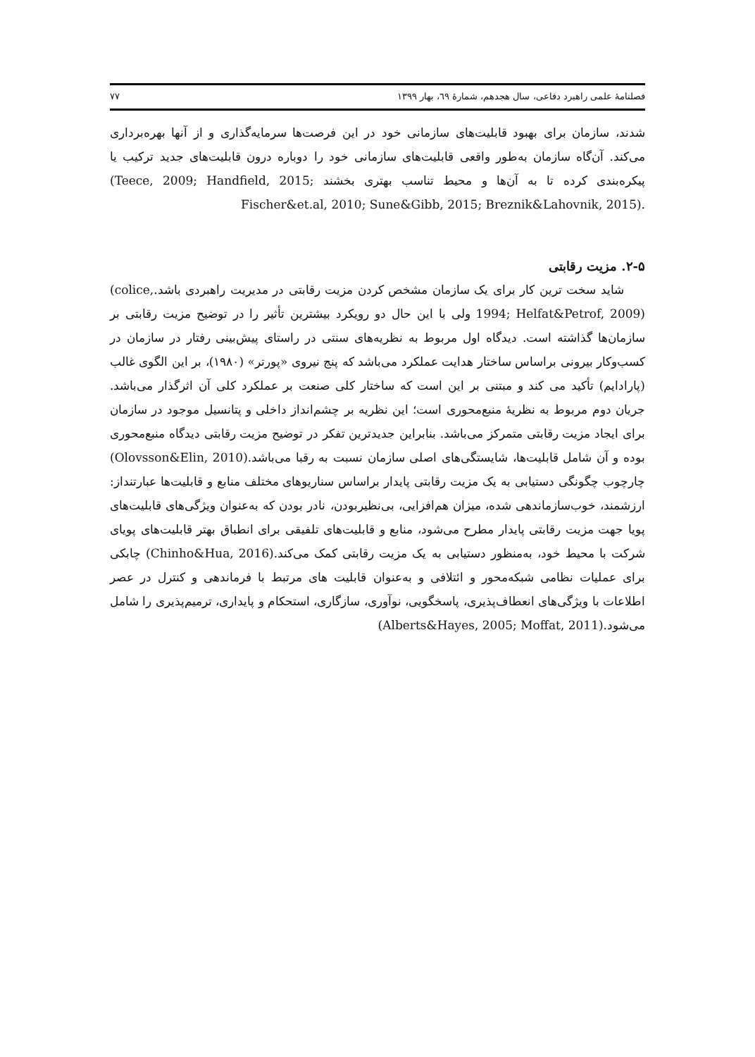فصلنامهٔ علمی راهبرد دفاعی، سال هجدهم، شمارهٔ ٦٩، بهار ١٣٩٩ ٧٧
شدند، سازمان برای بهبود قابلیت‌های سازمانی خود در این فرصت‌ها سرمایه‌گذاری و از آنها بهره‌برداری می‌کند. آن‌گاه سازمان به‌طور واقعی قابلیت‌های سازمانی خود را دوباره درون قابلیت‌های جدید ترکیب یا پیکره‌بندی کرده تا به آن‌ها و محیط تناسب بهتری بخشند (Teece, 2009; Handfield, 2015; Fischer&et.al, 2010; Sune&Gibb, 2015; Breznik&Lahovnik, 2015).
۲-۵. مزیت رقابتی
شاید سخت ترین کار برای یک سازمان مشخص کردن مزیت رقابتی در مدیریت راهبردی باشد.(colice, 1994; Helfat&Petrof, 2009) ولی با این حال دو رویکرد بیشترین تأثیر را در توضیح مزیت رقابتی بر سازمان‌ها گذاشته است. دیدگاه اول مربوط به نظریه‌های سنتی در راستای پیش‌بینی رفتار در سازمان در کسب‌وکار بیرونی براساس ساختار هدایت عملکرد می‌باشد که پنج نیروی «پورتر» (۱۹۸۰)، بر این الگوی غالب (پارادایم) تأکید می کند و مبتنی بر این است که ساختار کلی صنعت بر عملکرد کلی آن اثرگذار می‌باشد. جریان دوم مربوط به نظریهٔ منبع‌محوری است؛ این نظریه بر چشم‌انداز داخلی و پتانسیل موجود در سازمان برای ایجاد مزیت رقابتی متمرکز می‌باشد. بنابراین جدیدترین تفکر در توضیح مزیت رقابتی دیدگاه منبع‌محوری بوده و آن شامل قابلیت‌ها، شایستگی‌های اصلی سازمان نسبت به رقبا می‌باشد.(Olovsson&Elin, 2010) چارچوب چگونگی دستیابی به یک مزیت رقابتی پایدار براساس سناریوهای مختلف منابع و قابلیت‌ها عبارتنداز: ارزشمند، خوب‌سازماندهی شده، میزان هم‌افزایی، بی‌نظیربودن، نادر بودن که به‌عنوان ویژگی‌های قابلیت‌های پویا جهت مزیت رقابتی پایدار مطرح می‌شود، منابع و قابلیت‌های تلفیقی برای انطباق بهتر قابلیت‌های پویای شرکت با محیط خود، به‌منظور دستیابی به یک مزیت رقابتی کمک می‌کند.(Chinho&Hua, 2016) چابکی برای عملیات نظامی شبکه‌محور و ائتلافی و به‌عنوان قابلیت های مرتبط با فرماندهی و کنترل در عصر اطلاعات با ویژگی‌های انعطاف‌پذیری، پاسخگویی، نوآوری، سازگاری، استحکام و پایداری، ترمیم‌پذیری را شامل می‌شود.(Alberts&Hayes, 2005; Moffat, 2011)